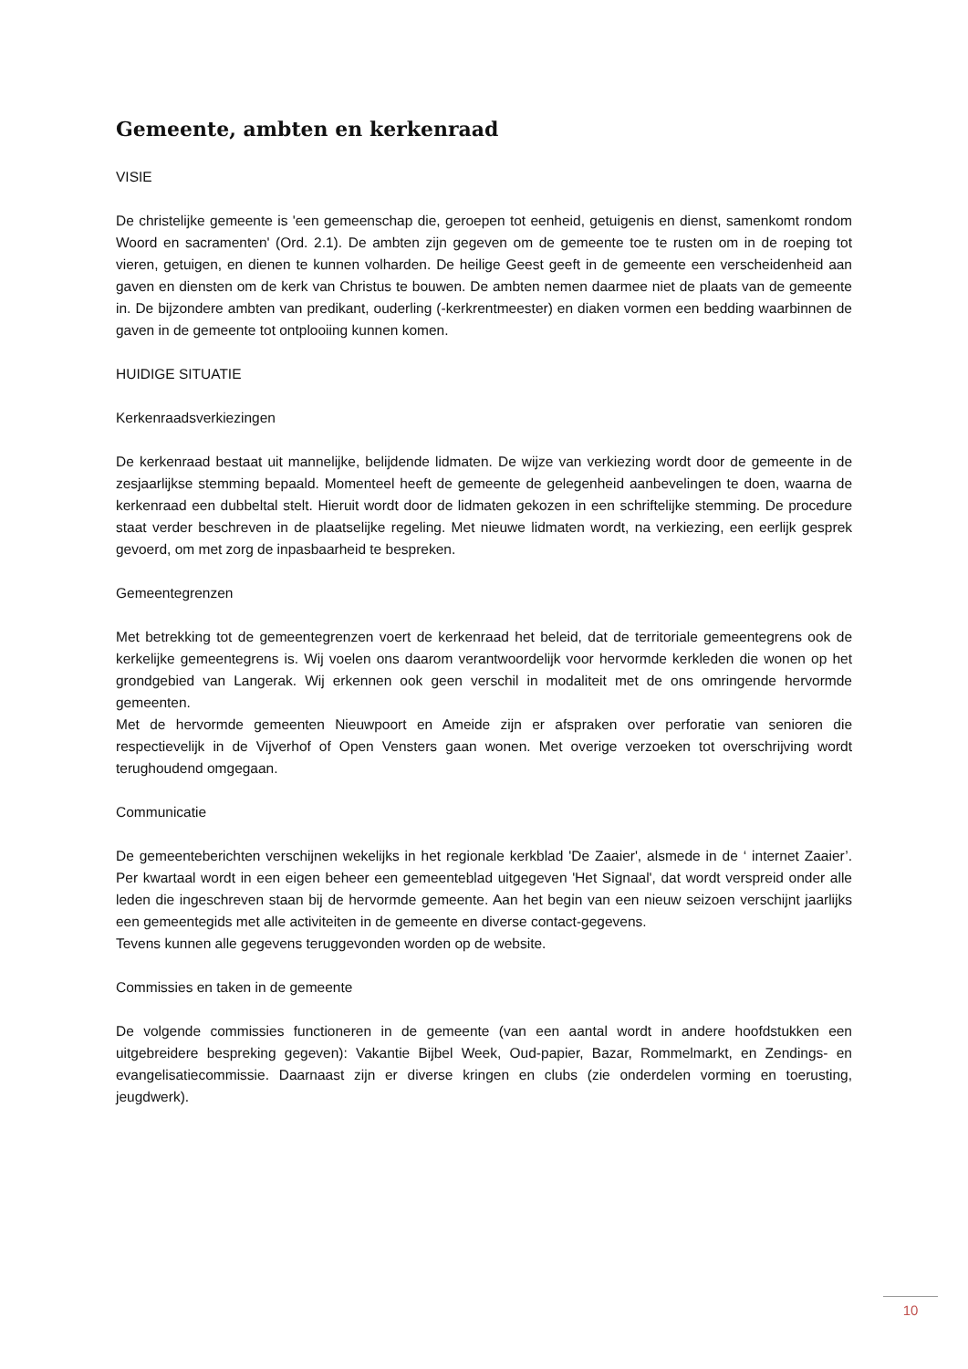Gemeente, ambten en kerkenraad
VISIE
De christelijke gemeente is 'een gemeenschap die, geroepen tot eenheid, getuigenis en dienst, samenkomt rondom Woord en sacramenten' (Ord. 2.1). De ambten zijn gegeven om de gemeente toe te rusten om in de roeping tot vieren, getuigen, en dienen te kunnen volharden. De heilige Geest geeft in de gemeente een verscheidenheid aan gaven en diensten om de kerk van Christus te bouwen. De ambten nemen daarmee niet de plaats van de gemeente in. De bijzondere ambten van predikant, ouderling (-kerkrentmeester) en diaken vormen een bedding waarbinnen de gaven in de gemeente tot ontplooiing kunnen komen.
HUIDIGE SITUATIE
Kerkenraadsverkiezingen
De kerkenraad bestaat uit mannelijke, belijdende lidmaten. De wijze van verkiezing wordt door de gemeente in de zesjaarlijkse stemming bepaald. Momenteel heeft de gemeente de gelegenheid aanbevelingen te doen, waarna de kerkenraad een dubbeltal stelt. Hieruit wordt door de lidmaten gekozen in een schriftelijke stemming. De procedure staat verder beschreven in de plaatselijke regeling. Met nieuwe lidmaten wordt, na verkiezing, een eerlijk gesprek gevoerd, om met zorg de inpasbaarheid te bespreken.
Gemeentegrenzen
Met betrekking tot de gemeentegrenzen voert de kerkenraad het beleid, dat de territoriale gemeentegrens ook de kerkelijke gemeentegrens is. Wij voelen ons daarom verantwoordelijk voor hervormde kerkleden die wonen op het grondgebied van Langerak. Wij erkennen ook geen verschil in modaliteit met de ons omringende hervormde gemeenten.
Met de hervormde gemeenten Nieuwpoort en Ameide zijn er afspraken over perforatie van senioren die respectievelijk in de Vijverhof of Open Vensters gaan wonen. Met overige verzoeken tot overschrijving wordt terughoudend omgegaan.
Communicatie
De gemeenteberichten verschijnen wekelijks in het regionale kerkblad 'De Zaaier', alsmede in de ‘ internet Zaaier’. Per kwartaal wordt in een eigen beheer een gemeenteblad uitgegeven 'Het Signaal', dat wordt verspreid onder alle leden die ingeschreven staan bij de hervormde gemeente. Aan het begin van een nieuw seizoen verschijnt jaarlijks een gemeentegids met alle activiteiten in de gemeente en diverse contact-gegevens.
Tevens kunnen alle gegevens teruggevonden worden op de website.
Commissies en taken in de gemeente
De volgende commissies functioneren in de gemeente (van een aantal wordt in andere hoofdstukken een uitgebreidere bespreking gegeven): Vakantie Bijbel Week, Oud-papier, Bazar, Rommelmarkt, en Zendings- en evangelisatiecommissie. Daarnaast zijn er diverse kringen en clubs (zie onderdelen vorming en toerusting, jeugdwerk).
10